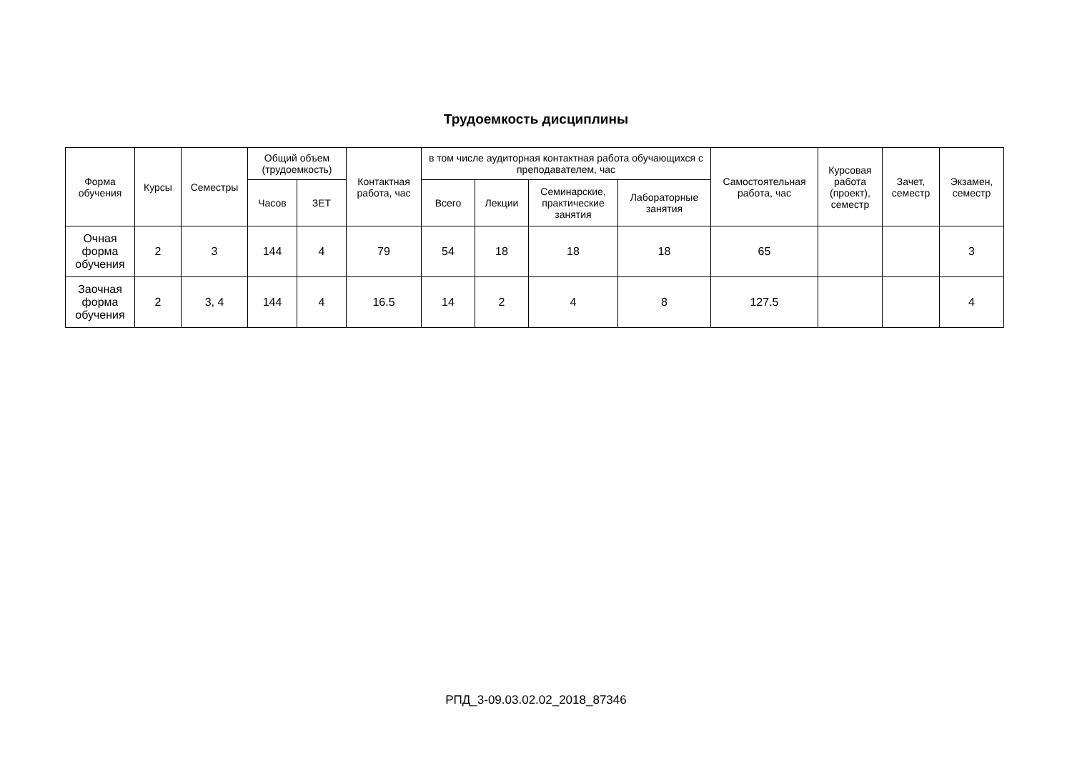Трудоемкость дисциплины
| Форма обучения | Курсы | Семестры | Общий объем (трудоемкость) | | Контактная работа, час | в том числе аудиторная контактная работа обучающихся с преподавателем, час | | | | Самостоятельная работа, час | Курсовая работа (проект), семестр | Зачет, семестр | Экзамен, семестр |
| --- | --- | --- | --- | --- | --- | --- | --- | --- | --- | --- | --- | --- | --- |
| | | | Часов | ЗЕТ | | Всего | Лекции | Семинарские, практические занятия | Лабораторные занятия | | | | |
| Очная форма обучения | 2 | 3 | 144 | 4 | 79 | 54 | 18 | 18 | 18 | 65 | | | 3 |
| Заочная форма обучения | 2 | 3, 4 | 144 | 4 | 16.5 | 14 | 2 | 4 | 8 | 127.5 | | | 4 |
РПД_3-09.03.02.02_2018_87346